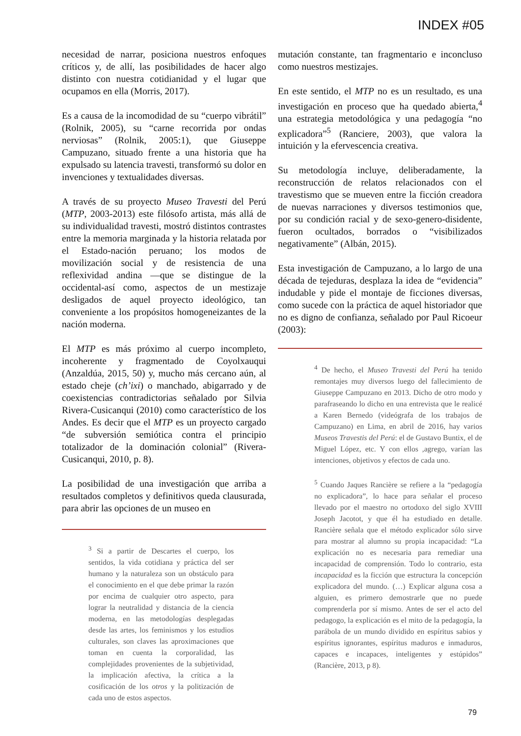INDEX #05
necesidad de narrar, posiciona nuestros enfoques críticos y, de allí, las posibilidades de hacer algo distinto con nuestra cotidianidad y el lugar que ocupamos en ella (Morris, 2017).
Es a causa de la incomodidad de su “cuerpo vibrátil” (Rolnik, 2005), su “carne recorrida por ondas nerviosas” (Rolnik, 2005:1), que Giuseppe Campuzano, situado frente a una historia que ha expulsado su latencia travesti, transformó su dolor en invenciones y textualidades diversas.
A través de su proyecto Museo Travesti del Perú (MTP, 2003-2013) este filósofo artista, más allá de su individualidad travesti, mostró distintos contrastes entre la memoria marginada y la historia relatada por el Estado-nación peruano; los modos de movilización social y de resistencia de una reflexividad andina —que se distingue de la occidental-así como, aspectos de un mestizaje desligados de aquel proyecto ideológico, tan conveniente a los propósitos homogeneizantes de la nación moderna.
El MTP es más próximo al cuerpo incompleto, incoherente y fragmentado de Coyolxauqui (Anzaldúa, 2015, 50) y, mucho más cercano aún, al estado cheje (ch’ixi) o manchado, abigarrado y de coexistencias contradictorias señalado por Silvia Rivera-Cusicanqui (2010) como característico de los Andes. Es decir que el MTP es un proyecto cargado “de subversión semiótica contra el principio totalizador de la dominación colonial” (Rivera-Cusicanqui, 2010, p. 8).
La posibilidad de una investigación que arriba a resultados completos y definitivos queda clausurada, para abrir las opciones de un museo en
<sup>3</sup> Si a partir de Descartes el cuerpo, los sentidos, la vida cotidiana y práctica del ser humano y la naturaleza son un obstáculo para el conocimiento en el que debe primar la razón por encima de cualquier otro aspecto, para lograr la neutralidad y distancia de la ciencia moderna, en las metodologías desplegadas desde las artes, los feminismos y los estudios culturales, son claves las aproximaciones que toman en cuenta la corporalidad, las complejidades provenientes de la subjetividad, la implicación afectiva, la crítica a la cosificación de los otros y la politización de cada uno de estos aspectos.
mutación constante, tan fragmentario e inconcluso como nuestros mestizajes.
En este sentido, el MTP no es un resultado, es una investigación en proceso que ha quedado abierta,<sup>4</sup> una estrategia metodológica y una pedagogía “no explicadora”<sup>5</sup> (Ranciere, 2003), que valora la intuición y la efervescencia creativa.
Su metodología incluye, deliberadamente, la reconstrucción de relatos relacionados con el travestismo que se mueven entre la ficción creadora de nuevas narraciones y diversos testimonios que, por su condición racial y de sexo-genero-disidente, fueron ocultados, borrados o “visibilizados negativamente” (Albán, 2015).
Esta investigación de Campuzano, a lo largo de una década de tejeduras, desplaza la idea de “evidencia” indudable y pide el montaje de ficciones diversas, como sucede con la práctica de aquel historiador que no es digno de confianza, señalado por Paul Ricoeur (2003):
<sup>4</sup> De hecho, el Museo Travesti del Perú ha tenido remontajes muy diversos luego del fallecimiento de Giuseppe Campuzano en 2013. Dicho de otro modo y parafraseando lo dicho en una entrevista que le realicé a Karen Bernedo (videógrafa de los trabajos de Campuzano) en Lima, en abril de 2016, hay varios Museos Travestis del Perú: el de Gustavo Buntix, el de Miguel López, etc. Y con ellos ,agrego, varían las intenciones, objetivos y efectos de cada uno.
<sup>5</sup> Cuando Jaques Rancière se refiere a la “pedagogía no explicadora”, lo hace para señalar el proceso llevado por el maestro no ortodoxo del siglo XVIII Joseph Jacotot, y que él ha estudiado en detalle. Rancière señala que el método explicador sólo sirve para mostrar al alumno su propia incapacidad: “La explicación no es necesaria para remediar una incapacidad de comprensión. Todo lo contrario, esta incapacidad es la ficción que estructura la concepción explicadora del mundo. (…) Explicar alguna cosa a alguien, es primero demostrarle que no puede comprenderla por sí mismo. Antes de ser el acto del pedagogo, la explicación es el mito de la pedagogía, la parábola de un mundo dividido en espíritus sabios y espíritus ignorantes, espíritus maduros e inmaduros, capaces e incapaces, inteligentes y estúpidos” (Rancière, 2013, p 8).
79